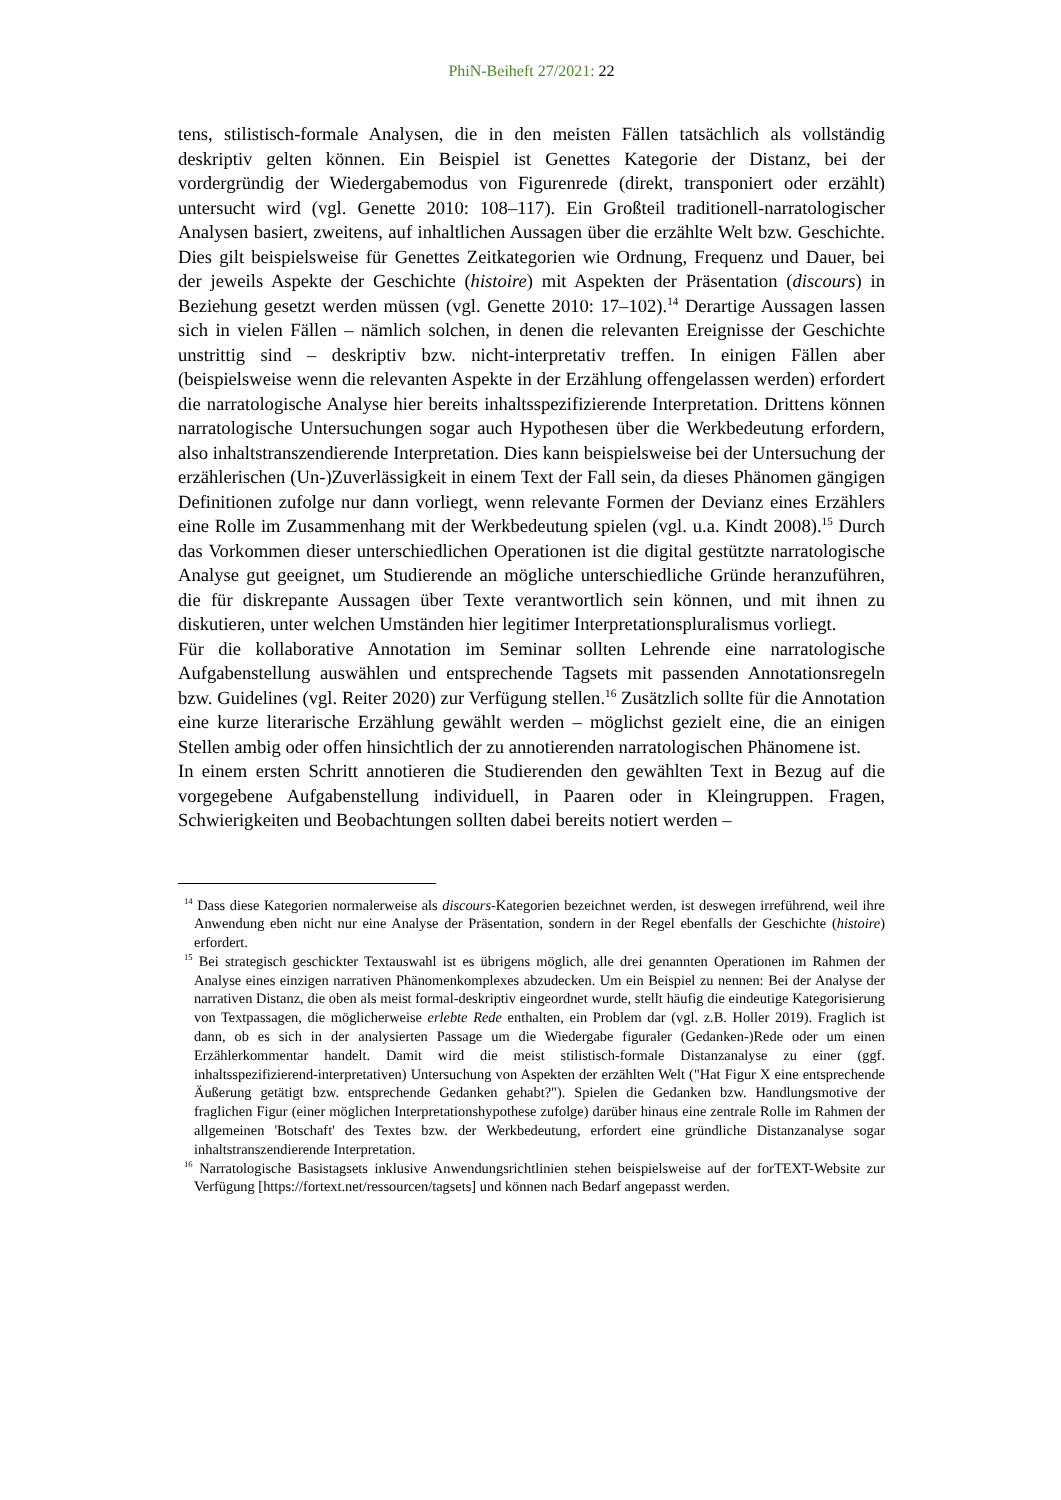PhiN-Beiheft 27/2021: 22
tens, stilistisch-formale Analysen, die in den meisten Fällen tatsächlich als vollständig deskriptiv gelten können. Ein Beispiel ist Genettes Kategorie der Distanz, bei der vordergründig der Wiedergabemodus von Figurenrede (direkt, transponiert oder erzählt) untersucht wird (vgl. Genette 2010: 108–117). Ein Großteil traditionell-narratologischer Analysen basiert, zweitens, auf inhaltlichen Aussagen über die erzählte Welt bzw. Geschichte. Dies gilt beispielsweise für Genettes Zeitkategorien wie Ordnung, Frequenz und Dauer, bei der jeweils Aspekte der Geschichte (histoire) mit Aspekten der Präsentation (discours) in Beziehung gesetzt werden müssen (vgl. Genette 2010: 17–102).<sup>14</sup> Derartige Aussagen lassen sich in vielen Fällen – nämlich solchen, in denen die relevanten Ereignisse der Geschichte unstrittig sind – deskriptiv bzw. nicht-interpretativ treffen. In einigen Fällen aber (beispielsweise wenn die relevanten Aspekte in der Erzählung offengelassen werden) erfordert die narratologische Analyse hier bereits inhaltsspezifizierende Interpretation. Drittens können narratologische Untersuchungen sogar auch Hypothesen über die Werkbedeutung erfordern, also inhaltstranszendierende Interpretation. Dies kann beispielsweise bei der Untersuchung der erzählerischen (Un-)Zuverlässigkeit in einem Text der Fall sein, da dieses Phänomen gängigen Definitionen zufolge nur dann vorliegt, wenn relevante Formen der Devianz eines Erzählers eine Rolle im Zusammenhang mit der Werkbedeutung spielen (vgl. u.a. Kindt 2008).<sup>15</sup> Durch das Vorkommen dieser unterschiedlichen Operationen ist die digital gestützte narratologische Analyse gut geeignet, um Studierende an mögliche unterschiedliche Gründe heranzuführen, die für diskrepante Aussagen über Texte verantwortlich sein können, und mit ihnen zu diskutieren, unter welchen Umständen hier legitimer Interpretationspluralismus vorliegt.
Für die kollaborative Annotation im Seminar sollten Lehrende eine narratologische Aufgabenstellung auswählen und entsprechende Tagsets mit passenden Annotationsregeln bzw. Guidelines (vgl. Reiter 2020) zur Verfügung stellen.<sup>16</sup> Zusätzlich sollte für die Annotation eine kurze literarische Erzählung gewählt werden – möglichst gezielt eine, die an einigen Stellen ambig oder offen hinsichtlich der zu annotierenden narratologischen Phänomene ist.
In einem ersten Schritt annotieren die Studierenden den gewählten Text in Bezug auf die vorgegebene Aufgabenstellung individuell, in Paaren oder in Kleingruppen. Fragen, Schwierigkeiten und Beobachtungen sollten dabei bereits notiert werden –
<sup>14</sup> Dass diese Kategorien normalerweise als discours-Kategorien bezeichnet werden, ist deswegen irreführend, weil ihre Anwendung eben nicht nur eine Analyse der Präsentation, sondern in der Regel ebenfalls der Geschichte (histoire) erfordert.
<sup>15</sup> Bei strategisch geschickter Textauswahl ist es übrigens möglich, alle drei genannten Operationen im Rahmen der Analyse eines einzigen narrativen Phänomenkomplexes abzudecken. Um ein Beispiel zu nennen: Bei der Analyse der narrativen Distanz, die oben als meist formal-deskriptiv eingeordnet wurde, stellt häufig die eindeutige Kategorisierung von Textpassagen, die möglicherweise erlebte Rede enthalten, ein Problem dar (vgl. z.B. Holler 2019). Fraglich ist dann, ob es sich in der analysierten Passage um die Wiedergabe figuraler (Gedanken-)Rede oder um einen Erzählerkommentar handelt. Damit wird die meist stilistisch-formale Distanzanalyse zu einer (ggf. inhaltsspezifizierend-interpretativen) Untersuchung von Aspekten der erzählten Welt ("Hat Figur X eine entsprechende Äußerung getätigt bzw. entsprechende Gedanken gehabt?"). Spielen die Gedanken bzw. Handlungsmotive der fraglichen Figur (einer möglichen Interpretationshypothese zufolge) darüber hinaus eine zentrale Rolle im Rahmen der allgemeinen 'Botschaft' des Textes bzw. der Werkbedeutung, erfordert eine gründliche Distanzanalyse sogar inhaltstranszendierende Interpretation.
<sup>16</sup> Narratologische Basistagsets inklusive Anwendungsrichtlinien stehen beispielsweise auf der forTEXT-Website zur Verfügung [https://fortext.net/ressourcen/tagsets] und können nach Bedarf angepasst werden.